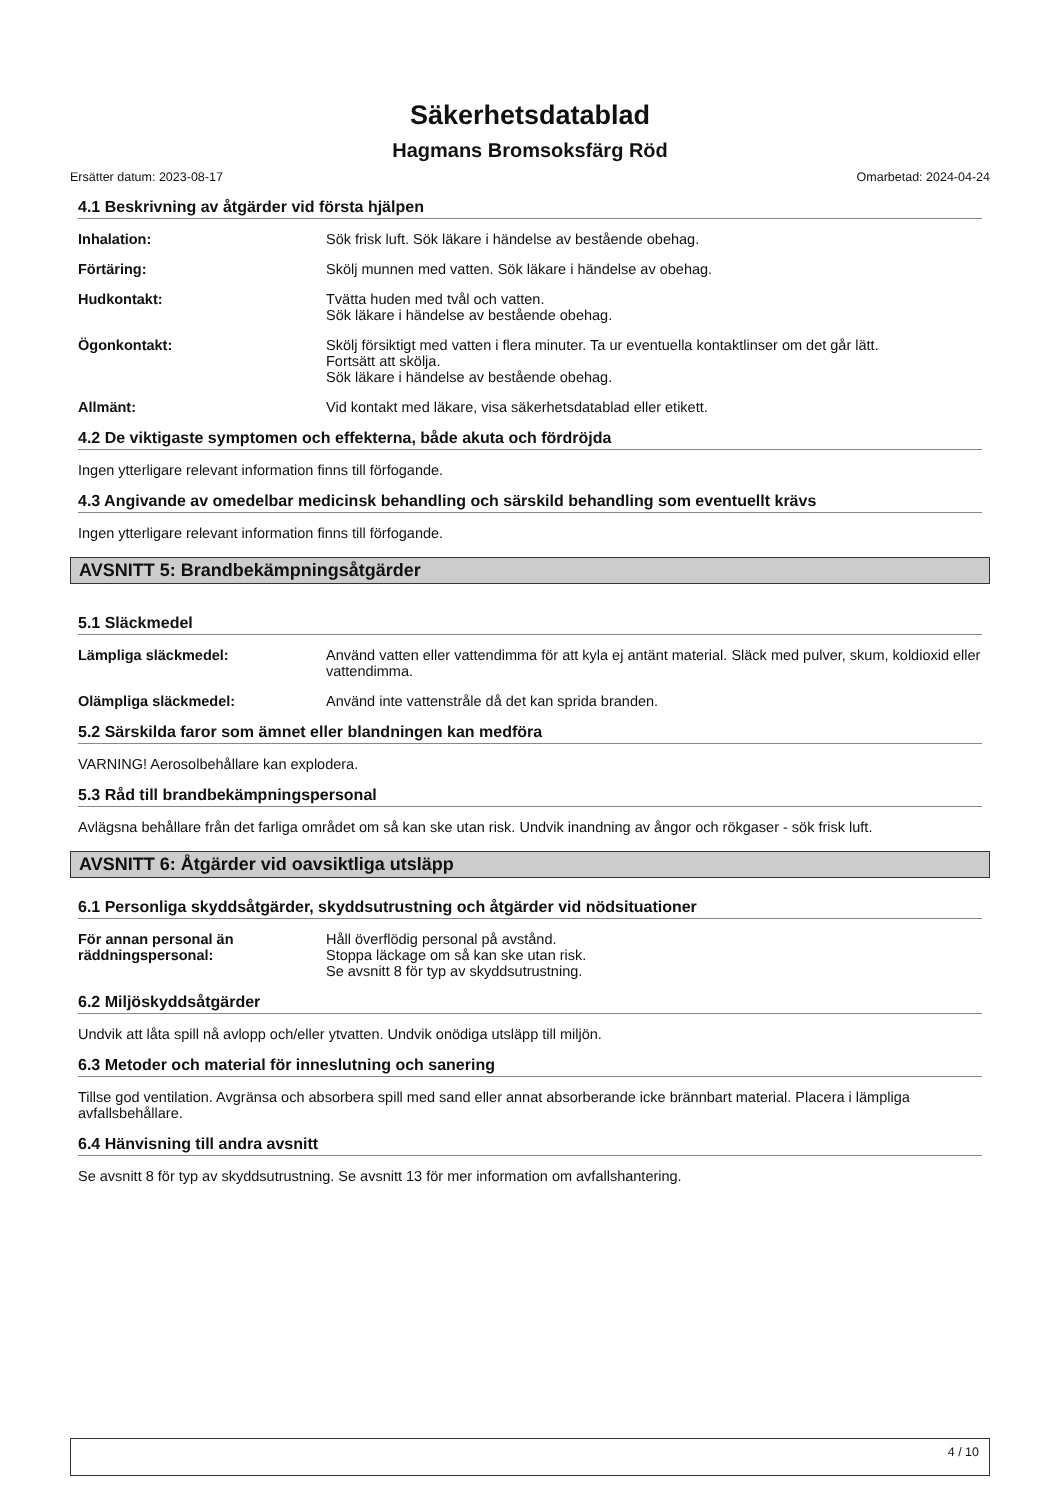Säkerhetsdatablad
Hagmans Bromsoksfärg Röd
Ersätter datum: 2023-08-17 Omarbetad: 2024-04-24
4.1 Beskrivning av åtgärder vid första hjälpen
Inhalation: Sök frisk luft. Sök läkare i händelse av bestående obehag.
Förtäring: Skölj munnen med vatten. Sök läkare i händelse av obehag.
Hudkontakt: Tvätta huden med tvål och vatten.
Sök läkare i händelse av bestående obehag.
Ögonkontakt: Skölj försiktigt med vatten i flera minuter. Ta ur eventuella kontaktlinser om det går lätt.
Fortsätt att skölja.
Sök läkare i händelse av bestående obehag.
Allmänt: Vid kontakt med läkare, visa säkerhetsdatablad eller etikett.
4.2 De viktigaste symptomen och effekterna, både akuta och fördröjda
Ingen ytterligare relevant information finns till förfogande.
4.3 Angivande av omedelbar medicinsk behandling och särskild behandling som eventuellt krävs
Ingen ytterligare relevant information finns till förfogande.
AVSNITT 5: Brandbekämpningsåtgärder
5.1 Släckmedel
Lämpliga släckmedel: Använd vatten eller vattendimma för att kyla ej antänt material. Släck med pulver, skum, koldioxid eller vattendimma.
Olämpliga släckmedel: Använd inte vattenstråle då det kan sprida branden.
5.2 Särskilda faror som ämnet eller blandningen kan medföra
VARNING! Aerosolbehållare kan explodera.
5.3 Råd till brandbekämpningspersonal
Avlägsna behållare från det farliga området om så kan ske utan risk. Undvik inandning av ångor och rökgaser - sök frisk luft.
AVSNITT 6: Åtgärder vid oavsiktliga utsläpp
6.1 Personliga skyddsåtgärder, skyddsutrustning och åtgärder vid nödsituationer
För annan personal än räddningspersonal:
Håll överflödig personal på avstånd.
Stoppa läckage om så kan ske utan risk.
Se avsnitt 8 för typ av skyddsutrustning.
6.2 Miljöskyddsåtgärder
Undvik att låta spill nå avlopp och/eller ytvatten. Undvik onödiga utsläpp till miljön.
6.3 Metoder och material för inneslutning och sanering
Tillse god ventilation. Avgränsa och absorbera spill med sand eller annat absorberande icke brännbart material. Placera i lämpliga avfallsbehållare.
6.4 Hänvisning till andra avsnitt
Se avsnitt 8 för typ av skyddsutrustning. Se avsnitt 13 för mer information om avfallshantering.
4 / 10